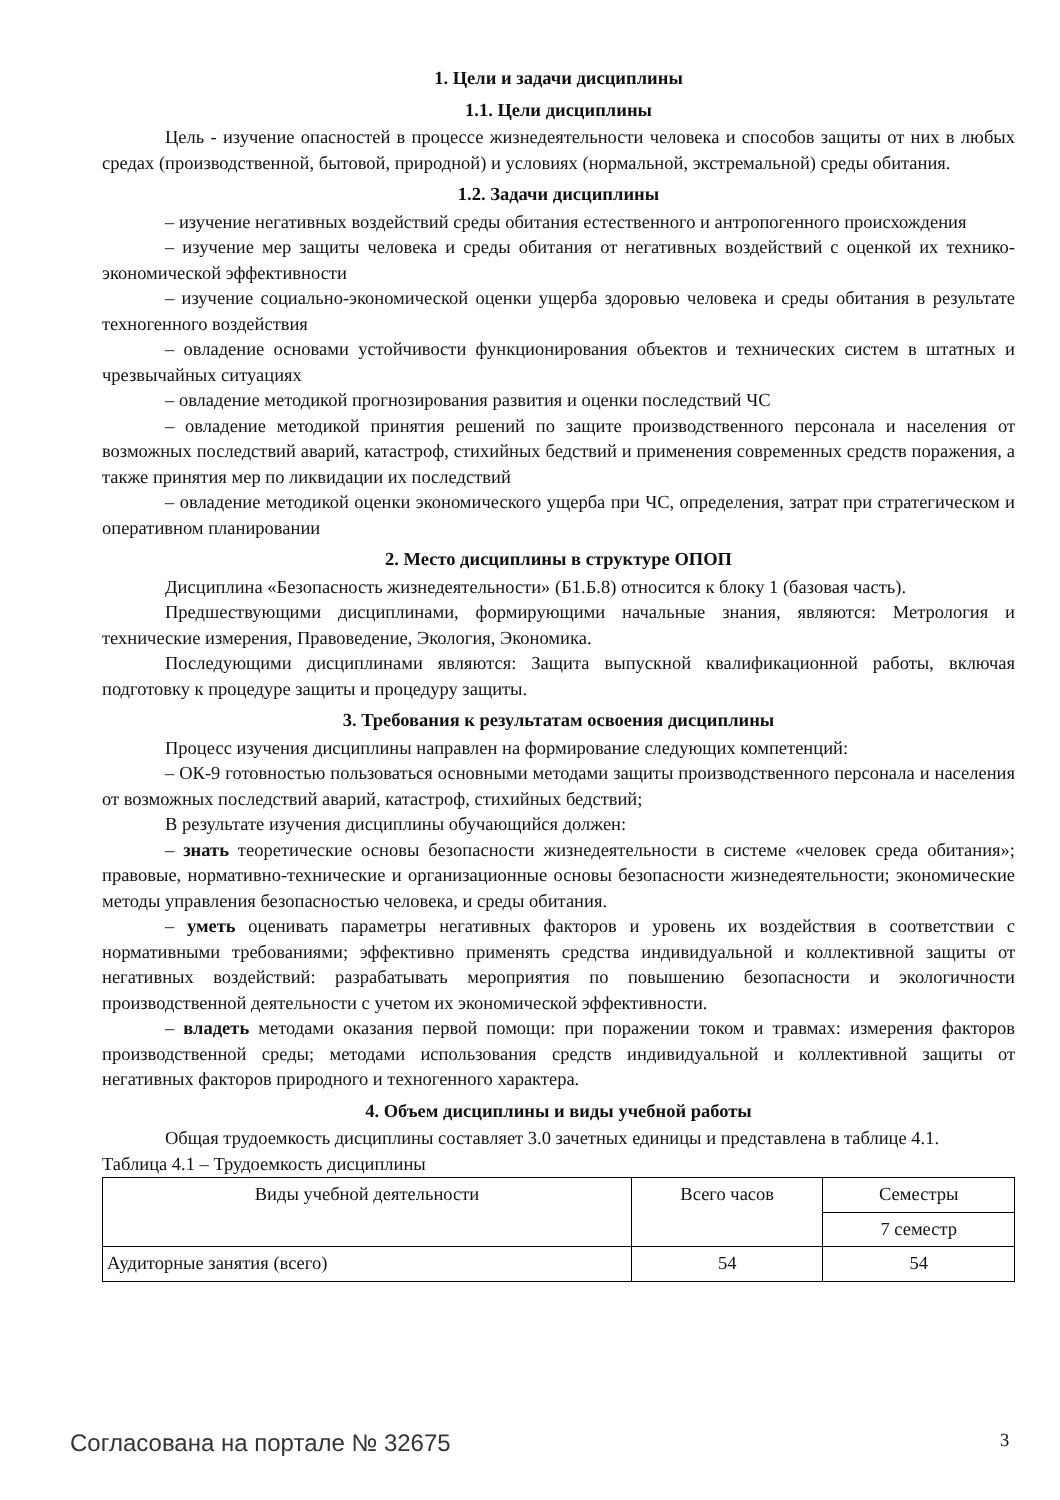1. Цели и задачи дисциплины
1.1. Цели дисциплины
Цель - изучение опасностей в процессе жизнедеятельности человека и способов защиты от них в любых средах (производственной, бытовой, природной) и условиях (нормальной, экстремальной) среды обитания.
1.2. Задачи дисциплины
– изучение негативных воздействий среды обитания естественного и антропогенного происхождения
– изучение мер защиты человека и среды обитания от негативных воздействий с оценкой их технико-экономической эффективности
– изучение социально-экономической оценки ущерба здоровью человека и среды обитания в результате техногенного воздействия
– овладение основами устойчивости функционирования объектов и технических систем в штатных и чрезвычайных ситуациях
– овладение методикой прогнозирования развития и оценки последствий ЧС
– овладение методикой принятия решений по защите производственного персонала и населения от возможных последствий аварий, катастроф, стихийных бедствий и применения современных средств поражения, а также принятия мер по ликвидации их последствий
– овладение методикой оценки экономического ущерба при ЧС, определения, затрат при стратегическом и оперативном планировании
2. Место дисциплины в структуре ОПОП
Дисциплина «Безопасность жизнедеятельности» (Б1.Б.8) относится к блоку 1 (базовая часть).
Предшествующими дисциплинами, формирующими начальные знания, являются: Метрология и технические измерения, Правоведение, Экология, Экономика.
Последующими дисциплинами являются: Защита выпускной квалификационной работы, включая подготовку к процедуре защиты и процедуру защиты.
3. Требования к результатам освоения дисциплины
Процесс изучения дисциплины направлен на формирование следующих компетенций:
– ОК-9 готовностью пользоваться основными методами защиты производственного персонала и населения от возможных последствий аварий, катастроф, стихийных бедствий;
В результате изучения дисциплины обучающийся должен:
– знать теоретические основы безопасности жизнедеятельности в системе «человек среда обитания»; правовые, нормативно-технические и организационные основы безопасности жизнедеятельности; экономические методы управления безопасностью человека, и среды обитания.
– уметь оценивать параметры негативных факторов и уровень их воздействия в соответствии с нормативными требованиями; эффективно применять средства индивидуальной и коллективной защиты от негативных воздействий: разрабатывать мероприятия по повышению безопасности и экологичности производственной деятельности с учетом их экономической эффективности.
– владеть методами оказания первой помощи: при поражении током и травмах: измерения факторов производственной среды; методами использования средств индивидуальной и коллективной защиты от негативных факторов природного и техногенного характера.
4. Объем дисциплины и виды учебной работы
Общая трудоемкость дисциплины составляет 3.0 зачетных единицы и представлена в таблице 4.1.
Таблица 4.1 – Трудоемкость дисциплины
| Виды учебной деятельности | Всего часов | Семестры |
| | | 7 семестр |
| Аудиторные занятия (всего) | 54 | 54 |
Согласована на портале № 32675 3